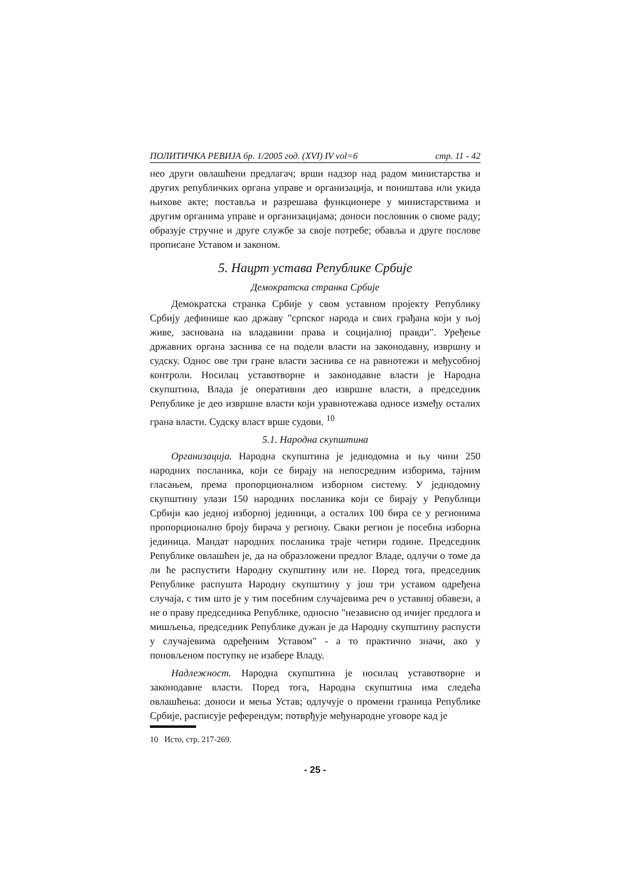ПОЛИТИЧКА РЕВИЈА бр. 1/2005 год. (XVI) IV vol=6 стр. 11 - 42
нео други овлашћени предлагач; врши надзор над радом министарства и других републичких органа управе и организација, и поништава или укида њихове акте; поставља и разрешава функционере у министарствима и другим органима управе и организацијама; доноси пословник о своме раду; образује стручне и друге службе за своје потребе; обавља и друге послове прописане Уставом и законом.
5. Нацрт устава Републике Србије
Демократска странка Србије
Демократска странка Србије у свом уставном пројекту Републику Србију дефинише као државу "српског народа и свих грађана који у њој живе, заснована на владавини права и социјалној правди". Уређење државних органа заснива се на подели власти на законодавну, извршну и судску. Однос ове три гране власти заснива се на равнотежи и међусобној контроли. Носилац уставотворне и законодавне власти је Народна скупштина, Влада је оперативни део извршне власти, а председник Републике је део извршне власти који уравнотежава односе између осталих грана власти. Судску власт врше судови. <sup>10</sup>
5.1. Народна скупштина
Организација. Народна скупштина је једнодомна и њу чини 250 народних посланика, који се бирају на непосредним изборима, тајним гласањем, према пропорционалном изборном систему. У једнодомну скупштину улази 150 народних посланика који се бирају у Републици Србији као једној изборној јединици, а осталих 100 бира се у регионима пропорционално броју бирача у региону. Сваки регион је посебна изборна јединица. Мандат народних посланика траје четири године. Председник Републике овлашћен је, да на образложени предлог Владе, одлучи о томе да ли ће распустити Народну скупштину или не. Поред тога, председник Републике распушта Народну скупштину у још три уставом одређена случаја, с тим што је у тим посебним случајевима реч о уставној обавези, а не о праву председника Републике, односно "независно од ичијег предлога и мишљења, председник Републике дужан је да Народну скупштину распусти у случајевима одређеним Уставом" - а то практично значи, ако у поновљеном поступку не изабере Владу.
Надлежност. Народна скупштина је носилац уставотворне и законодавне власти. Поред тога, Народна скупштина има следећа овлашћења: доноси и мења Устав; одлучује о промени граница Републике Србије, расписује референдум; потврђује међународне уговоре кад је
10 Исто, стр. 217-269.
- 25 -